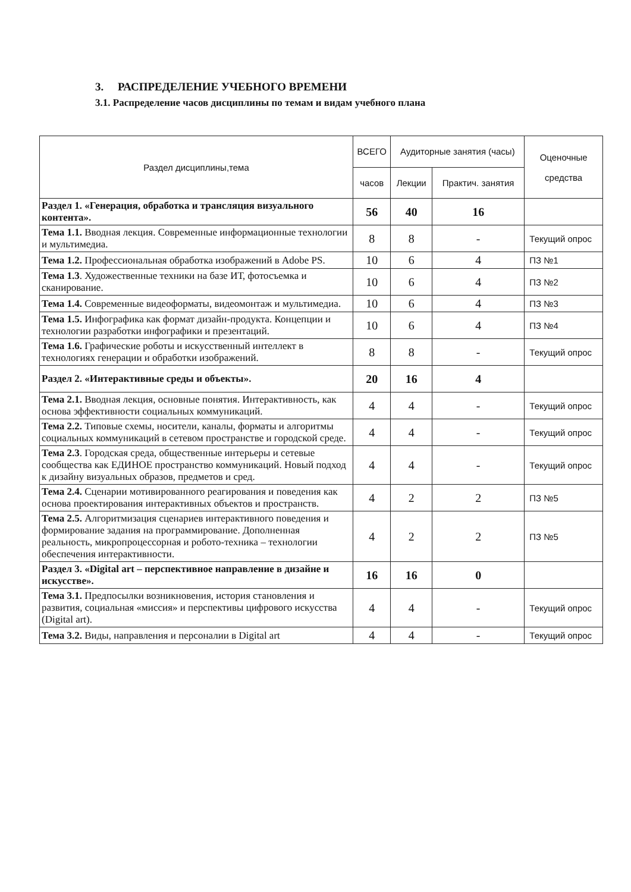3. РАСПРЕДЕЛЕНИЕ УЧЕБНОГО ВРЕМЕНИ
3.1. Распределение часов дисциплины по темам и видам учебного плана
| Раздел дисциплины,тема | ВСЕГО | Аудиторные занятия (часы) | | Оценочные средства |
| --- | --- | --- | --- | --- |
| | часов | Лекции | Практич. занятия | |
| Раздел 1. «Генерация, обработка и трансляция визуального контента». | 56 | 40 | 16 | |
| Тема 1.1. Вводная лекция. Современные информационные технологии и мультимедиа. | 8 | 8 | - | Текущий опрос |
| Тема 1.2. Профессиональная обработка изображений в Adobe PS. | 10 | 6 | 4 | ПЗ №1 |
| Тема 1.3 . Художественные техники на базе ИТ, фотосъемка и сканирование. | 10 | 6 | 4 | ПЗ №2 |
| Тема 1.4. Современные видеоформаты, видеомонтаж и мультимедиа. | 10 | 6 | 4 | ПЗ №3 |
| Тема 1.5. Инфографика как формат дизайн-продукта. Концепции и технологии разработки инфографики и презентаций. | 10 | 6 | 4 | ПЗ №4 |
| Тема 1.6. Графические роботы и искусственный интеллект в технологиях генерации и обработки изображений. | 8 | 8 | - | Текущий опрос |
| Раздел 2. «Интерактивные среды и объекты». | 20 | 16 | 4 | |
| Тема 2.1. Вводная лекция, основные понятия. Интерактивность, как основа эффективности социальных коммуникаций. | 4 | 4 | - | Текущий опрос |
| Тема 2.2. Типовые схемы, носители, каналы, форматы и алгоритмы социальных коммуникаций в сетевом пространстве и городской среде. | 4 | 4 | - | Текущий опрос |
| Тема 2.3 . Городская среда, общественные интерьеры и сетевые сообщества как ЕДИНОЕ пространство коммуникаций. Новый подход к дизайну визуальных образов, предметов и сред. | 4 | 4 | - | Текущий опрос |
| Тема 2.4. Сценарии мотивированного реагирования и поведения как основа проектирования интерактивных объектов и пространств. | 4 | 2 | 2 | ПЗ №5 |
| Тема 2.5. Алгоритмизация сценариев интерактивного поведения и формирование задания на программирование. Дополненная реальность, микропроцессорная и робото-техника – технологии обеспечения интерактивности. | 4 | 2 | 2 | ПЗ №5 |
| Раздел 3. «Digital art – перспективное направление в дизайне и искусстве». | 16 | 16 | 0 | |
| Тема 3.1. Предпосылки возникновения, история становления и развития, социальная «миссия» и перспективы цифрового искусства (Digital art). | 4 | 4 | - | Текущий опрос |
| Тема 3.2. Виды, направления и персоналии в Digital art | 4 | 4 | - | Текущий опрос |